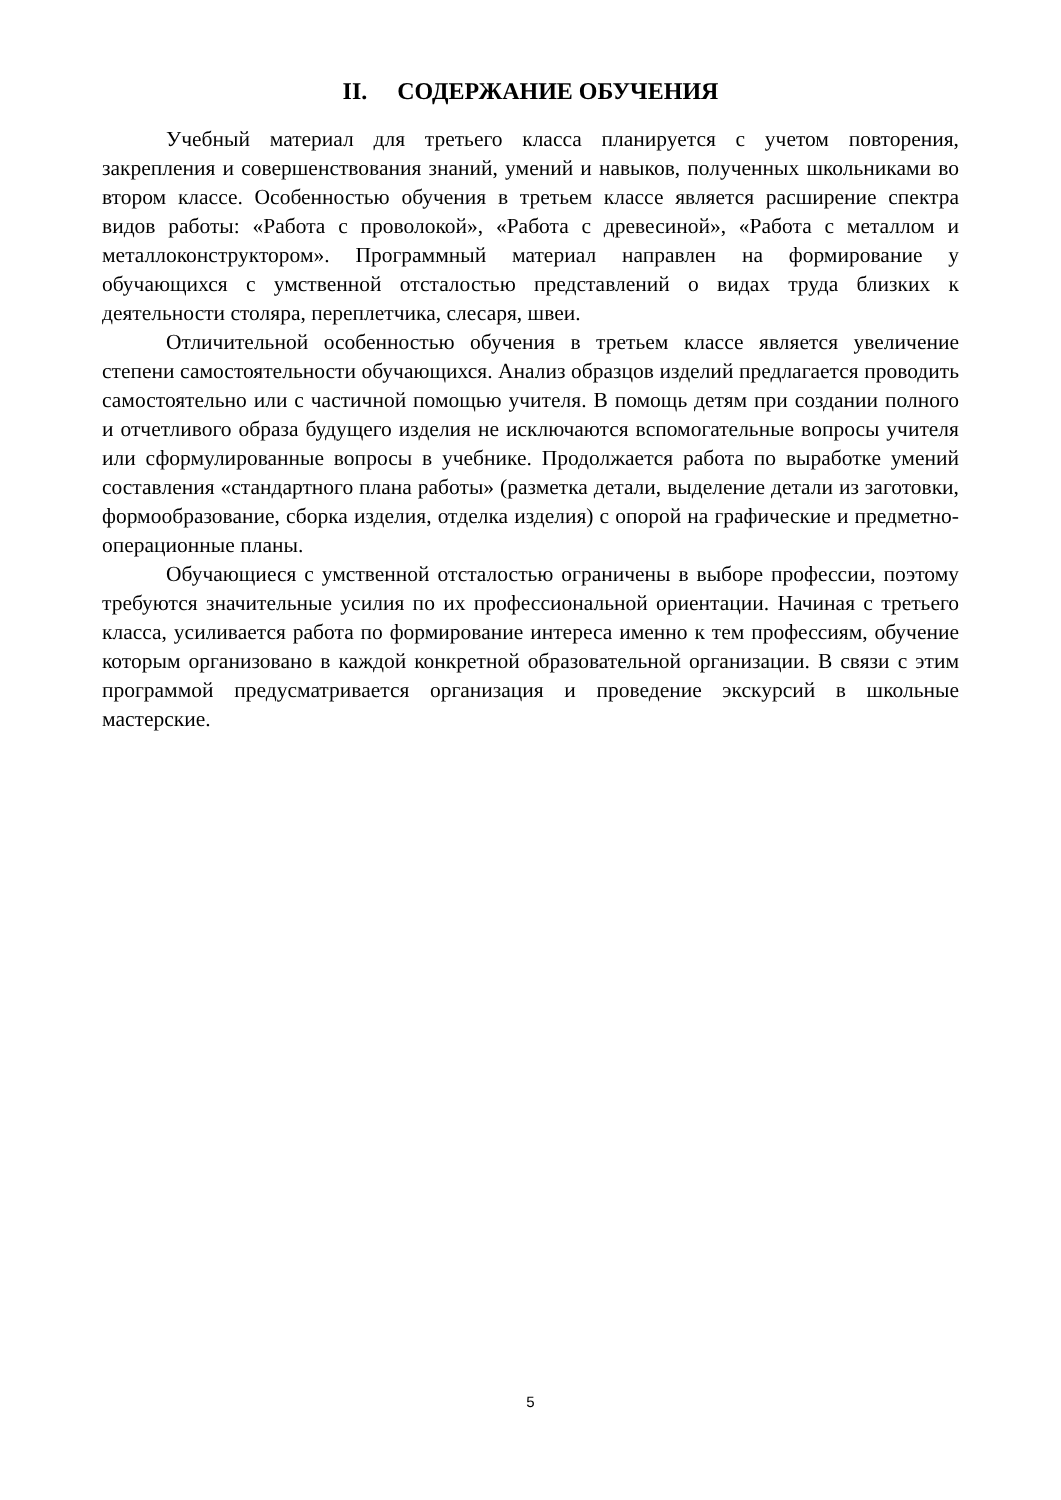II. СОДЕРЖАНИЕ ОБУЧЕНИЯ
Учебный материал для третьего класса планируется с учетом повторения, закрепления и совершенствования знаний, умений и навыков, полученных школьниками во втором классе. Особенностью обучения в третьем классе является расширение спектра видов работы: «Работа с проволокой», «Работа с древесиной», «Работа с металлом и металлоконструктором». Программный материал направлен на формирование у обучающихся с умственной отсталостью представлений о видах труда близких к деятельности столяра, переплетчика, слесаря, швеи.
Отличительной особенностью обучения в третьем классе является увеличение степени самостоятельности обучающихся. Анализ образцов изделий предлагается проводить самостоятельно или с частичной помощью учителя. В помощь детям при создании полного и отчетливого образа будущего изделия не исключаются вспомогательные вопросы учителя или сформулированные вопросы в учебнике. Продолжается работа по выработке умений составления «стандартного плана работы» (разметка детали, выделение детали из заготовки, формообразование, сборка изделия, отделка изделия) с опорой на графические и предметно-операционные планы.
Обучающиеся с умственной отсталостью ограничены в выборе профессии, поэтому требуются значительные усилия по их профессиональной ориентации. Начиная с третьего класса, усиливается работа по формирование интереса именно к тем профессиям, обучение которым организовано в каждой конкретной образовательной организации. В связи с этим программой предусматривается организация и проведение экскурсий в школьные мастерские.
5